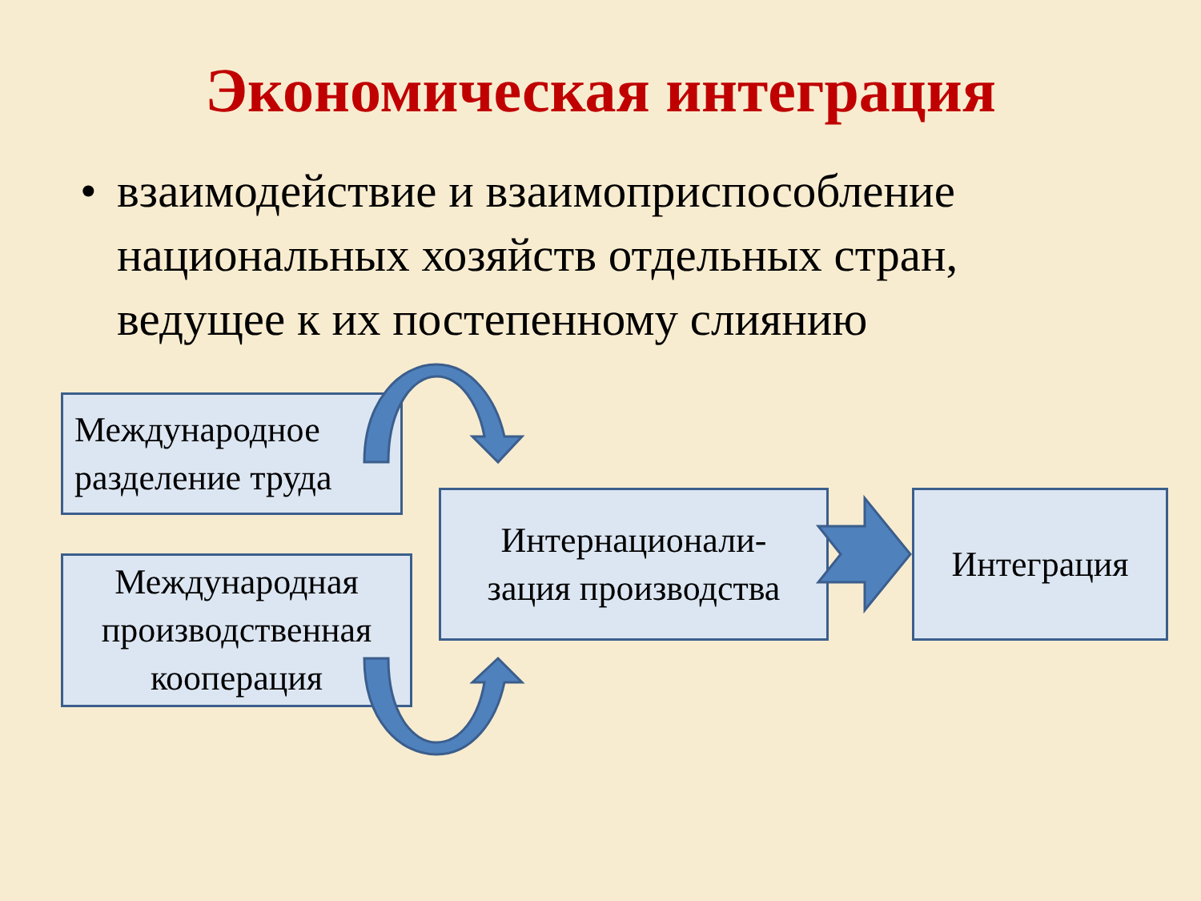Экономическая интеграция
• взаимодействие и взаимоприспособление национальных хозяйств отдельных стран, ведущее к их постепенному слиянию
Международное
разделение труда
Международная
производственная
кооперация
Интернационали-
зация производства
Интеграция